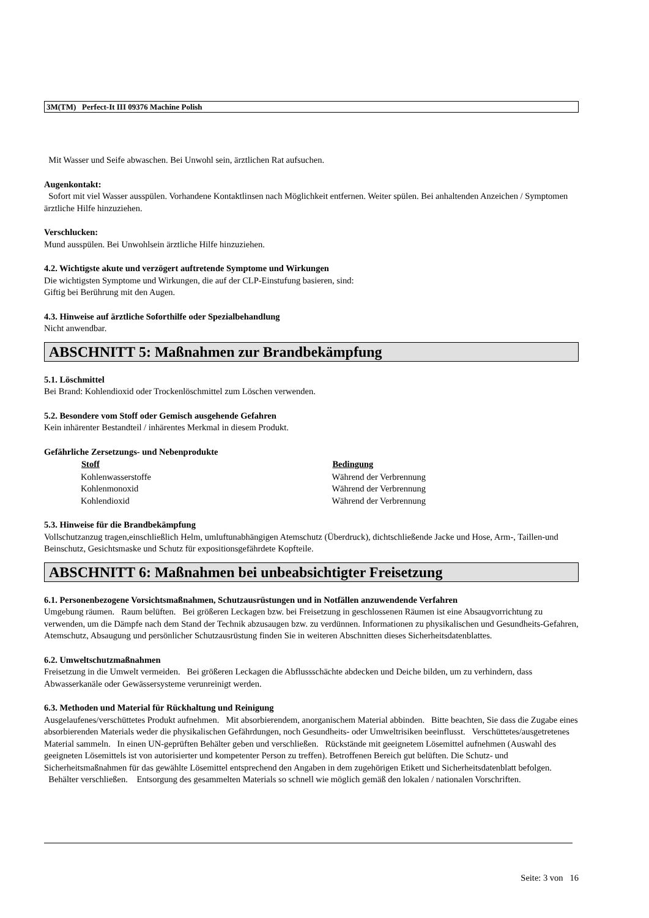3M(TM) Perfect-It III 09376 Machine Polish
Mit Wasser und Seife abwaschen. Bei Unwohl sein, ärztlichen Rat aufsuchen.
Augenkontakt:
Sofort mit viel Wasser ausspülen. Vorhandene Kontaktlinsen nach Möglichkeit entfernen. Weiter spülen. Bei anhaltenden Anzeichen / Symptomen ärztliche Hilfe hinzuziehen.
Verschlucken:
Mund ausspülen. Bei Unwohlsein ärztliche Hilfe hinzuziehen.
4.2. Wichtigste akute und verzögert auftretende Symptome und Wirkungen
Die wichtigsten Symptome und Wirkungen, die auf der CLP-Einstufung basieren, sind:
Giftig bei Berührung mit den Augen.
4.3. Hinweise auf ärztliche Soforthilfe oder Spezialbehandlung
Nicht anwendbar.
ABSCHNITT 5: Maßnahmen zur Brandbekämpfung
5.1. Löschmittel
Bei Brand: Kohlendioxid oder Trockenlöschmittel zum Löschen verwenden.
5.2. Besondere vom Stoff oder Gemisch ausgehende Gefahren
Kein inhärenter Bestandteil / inhärentes Merkmal in diesem Produkt.
Gefährliche Zersetzungs- und Nebenprodukte
| Stoff | Bedingung |
| --- | --- |
| Kohlenwasserstoffe | Während der Verbrennung |
| Kohlenmonoxid | Während der Verbrennung |
| Kohlendioxid | Während der Verbrennung |
5.3. Hinweise für die Brandbekämpfung
Vollschutzanzug tragen,einschließlich Helm, umluftunabhängigen Atemschutz (Überdruck), dichtschließende Jacke und Hose, Arm-, Taillen-und Beinschutz, Gesichtsmaske und Schutz für expositionsgefährdete Kopfteile.
ABSCHNITT 6: Maßnahmen bei unbeabsichtigter Freisetzung
6.1. Personenbezogene Vorsichtsmaßnahmen, Schutzausrüstungen und in Notfällen anzuwendende Verfahren
Umgebung räumen. Raum belüften. Bei größeren Leckagen bzw. bei Freisetzung in geschlossenen Räumen ist eine Absaugvorrichtung zu verwenden, um die Dämpfe nach dem Stand der Technik abzusaugen bzw. zu verdünnen. Informationen zu physikalischen und Gesundheits-Gefahren, Atemschutz, Absaugung und persönlicher Schutzausrüstung finden Sie in weiteren Abschnitten dieses Sicherheitsdatenblattes.
6.2. Umweltschutzmaßnahmen
Freisetzung in die Umwelt vermeiden. Bei größeren Leckagen die Abflussschächte abdecken und Deiche bilden, um zu verhindern, dass Abwasserkanäle oder Gewässersysteme verunreinigt werden.
6.3. Methoden und Material für Rückhaltung und Reinigung
Ausgelaufenes/verschüttetes Produkt aufnehmen. Mit absorbierendem, anorganischem Material abbinden. Bitte beachten, Sie dass die Zugabe eines absorbierenden Materials weder die physikalischen Gefährdungen, noch Gesundheits- oder Umweltrisiken beeinflusst. Verschüttetes/ausgetretenes Material sammeln. In einen UN-geprüften Behälter geben und verschließen. Rückstände mit geeignetem Lösemittel aufnehmen (Auswahl des geeigneten Lösemittels ist von autorisierter und kompetenter Person zu treffen). Betroffenen Bereich gut belüften. Die Schutz- und Sicherheitsmaßnahmen für das gewählte Lösemittel entsprechend den Angaben in dem zugehörigen Etikett und Sicherheitsdatenblatt befolgen. Behälter verschließen. Entsorgung des gesammelten Materials so schnell wie möglich gemäß den lokalen / nationalen Vorschriften.
Seite: 3 von 16